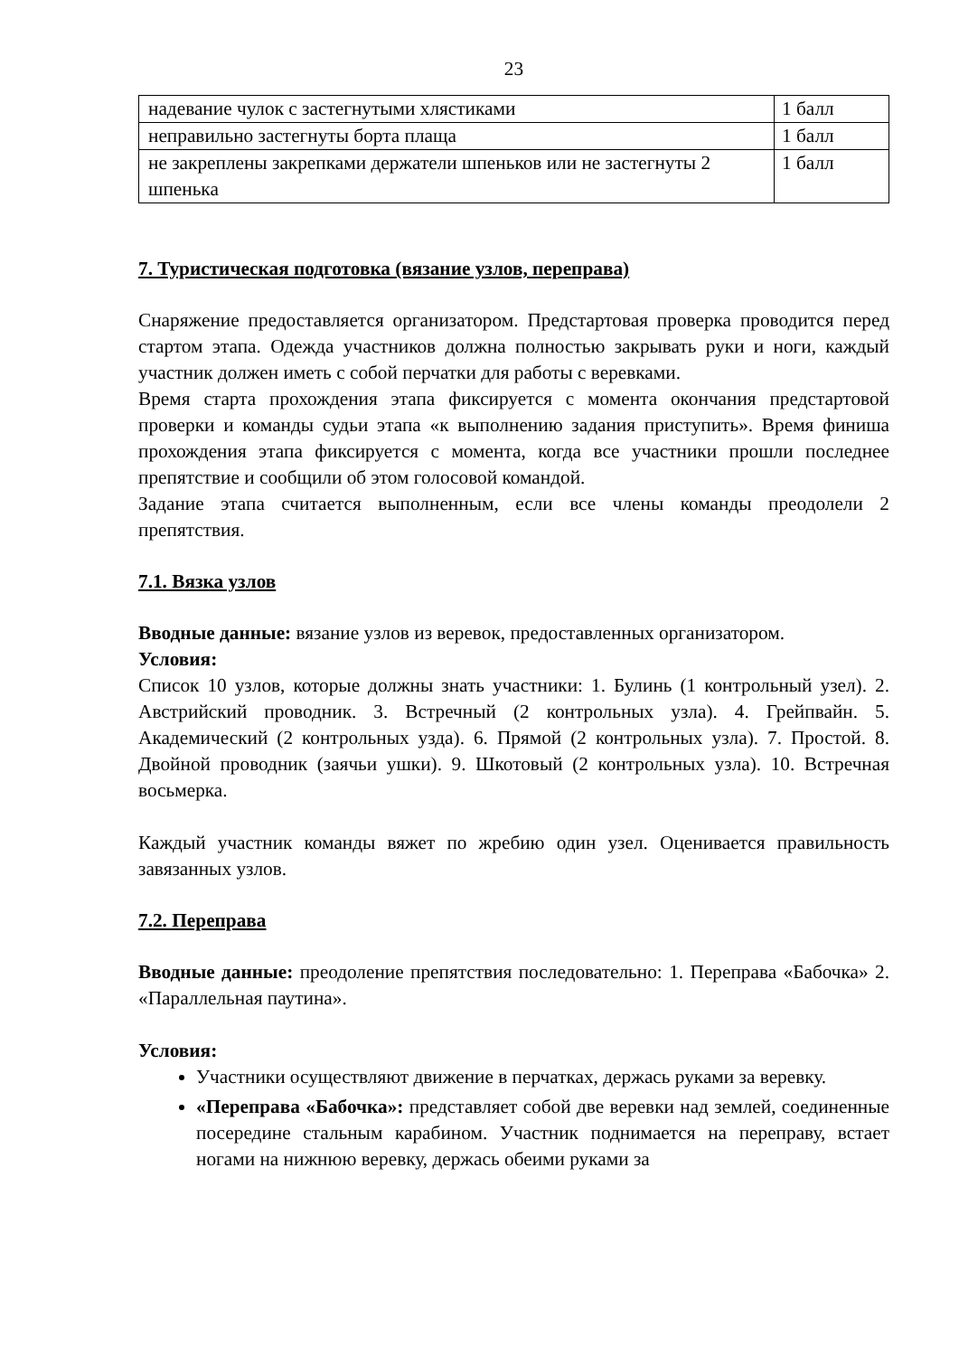23
| надевание чулок с застегнутыми хлястиками | 1 балл |
| неправильно застегнуты борта плаща | 1 балл |
| не закреплены закрепками держатели шпеньков или не застегнуты 2 шпенька | 1 балл |
7. Туристическая подготовка (вязание узлов, переправа)
Снаряжение предоставляется организатором. Предстартовая проверка проводится перед стартом этапа. Одежда участников должна полностью закрывать руки и ноги, каждый участник должен иметь с собой перчатки для работы с веревками.
Время старта прохождения этапа фиксируется с момента окончания предстартовой проверки и команды судьи этапа «к выполнению задания приступить». Время финиша прохождения этапа фиксируется с момента, когда все участники прошли последнее препятствие и сообщили об этом голосовой командой.
Задание этапа считается выполненным, если все члены команды преодолели 2 препятствия.
7.1. Вязка узлов
Вводные данные: вязание узлов из веревок, предоставленных организатором.
Условия:
Список 10 узлов, которые должны знать участники: 1. Булинь (1 контрольный узел). 2. Австрийский проводник. 3. Встречный (2 контрольных узла). 4. Грейпвайн. 5. Академический (2 контрольных узда). 6. Прямой (2 контрольных узла). 7. Простой. 8. Двойной проводник (заячьи ушки). 9. Шкотовый (2 контрольных узла). 10. Встречная восьмерка.
Каждый участник команды вяжет по жребию один узел. Оценивается правильность завязанных узлов.
7.2. Переправа
Вводные данные: преодоление препятствия последовательно: 1. Переправа «Бабочка» 2. «Параллельная паутина».
Условия:
Участники осуществляют движение в перчатках, держась руками за веревку.
«Переправа «Бабочка»: представляет собой две веревки над землей, соединенные посередине стальным карабином. Участник поднимается на переправу, встает ногами на нижнюю веревку, держась обеими руками за